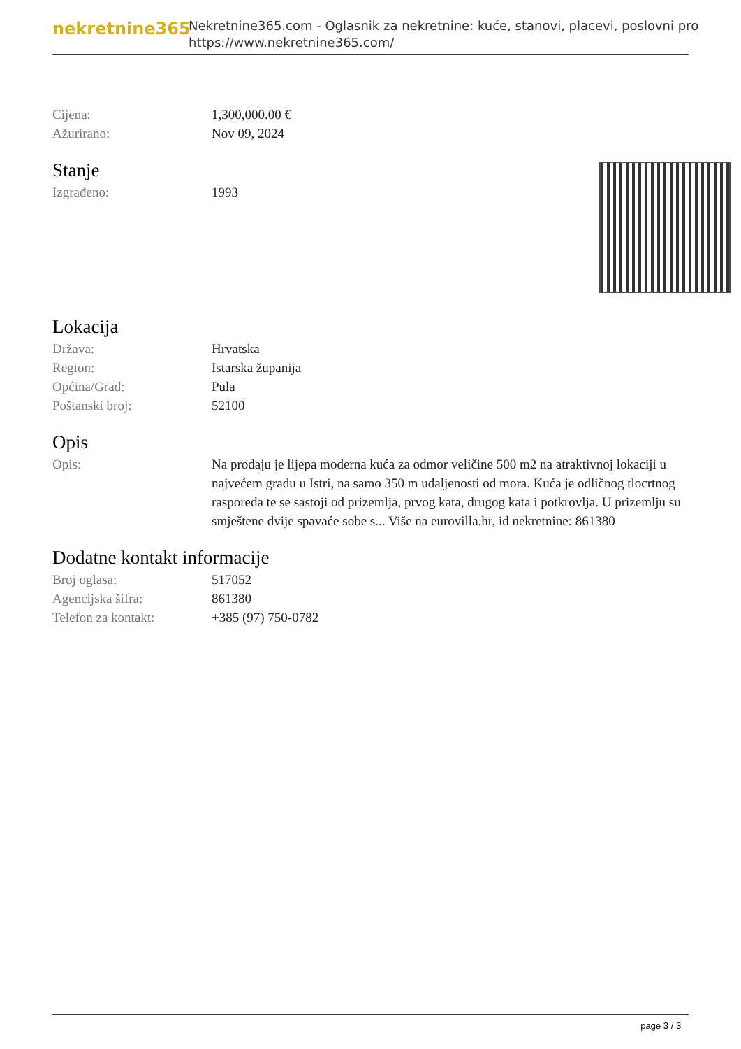nekretnine365
Nekretnine365.com - Oglasnik za nekretnine: kuće, stanovi, placevi, poslovni pro
https://www.nekretnine365.com/
| Cijena: | 1,300,000.00 € |
| Ažurirano: | Nov 09, 2024 |
Stanje
| Izgrađeno: | 1993 |
Lokacija
| Država: | Hrvatska |
| Region: | Istarska županija |
| Općina/Grad: | Pula |
| Poštanski broj: | 52100 |
Opis
| Opis: | Na prodaju je lijepa moderna kuća za odmor veličine 500 m2 na atraktivnoj lokaciji u najvećem gradu u Istri, na samo 350 m udaljenosti od mora. Kuća je odličnog tlocrtnog rasporeda te se sastoji od prizemlja, prvog kata, drugog kata i potkrovlja. U prizemlju su smještene dvije spavaće sobe s... Više na eurovilla.hr, id nekretnine: 861380 |
Dodatne kontakt informacije
| Broj oglasa: | 517052 |
| Agencijska šifra: | 861380 |
| Telefon za kontakt: | +385 (97) 750-0782 |
page 3 / 3